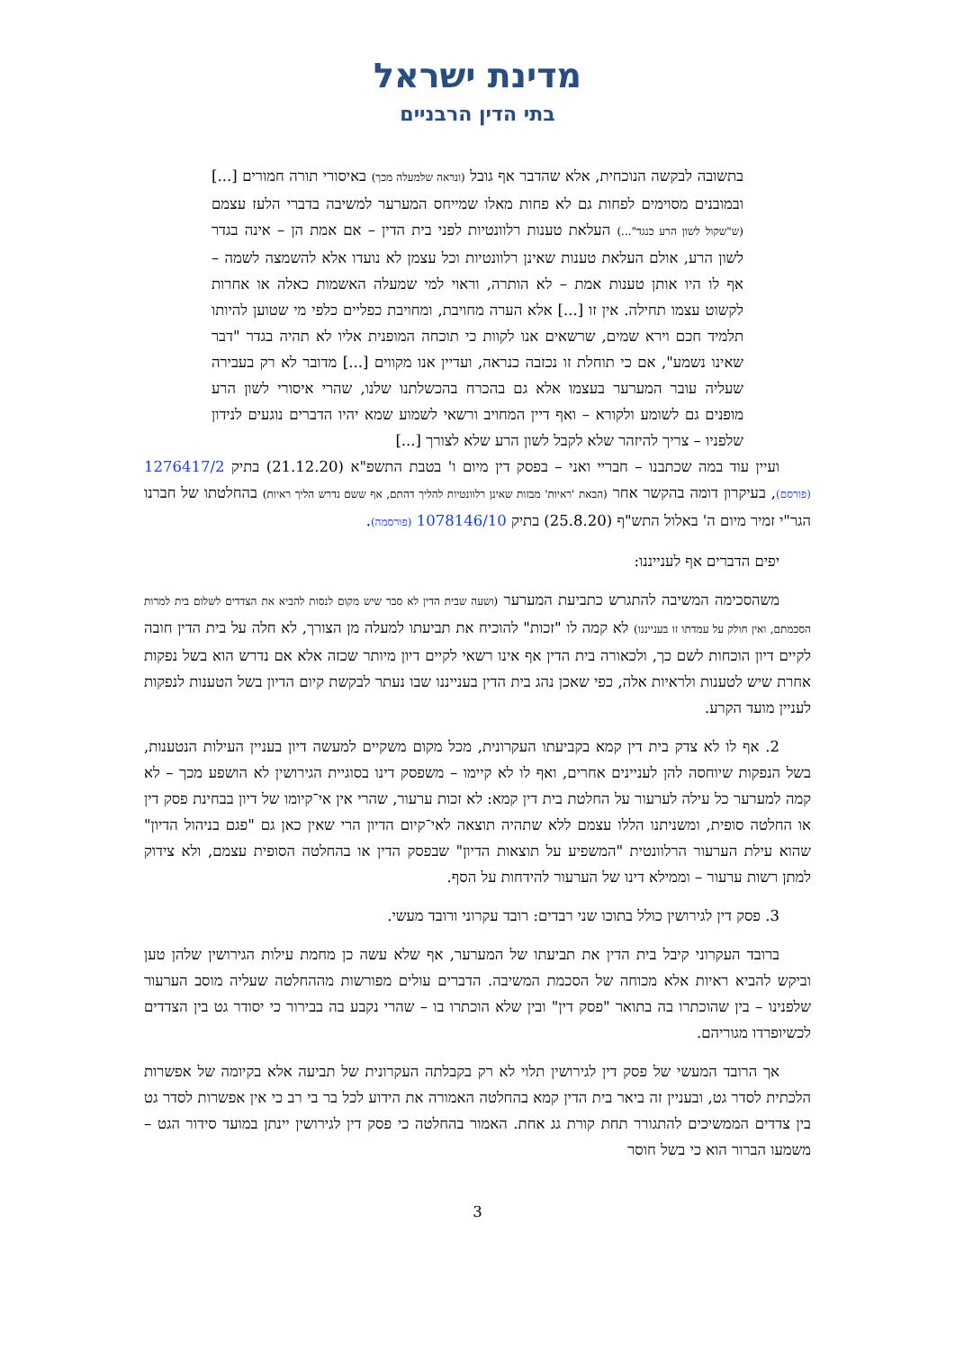מדינת ישראל
בתי הדין הרבניים
בתשובה לבקשה הנוכחית, אלא שהדבר אף גובל (ונראה שלמעלה מכך) באיסורי תורה חמורים [...] ובמובנים מסוימים לפחות גם לא פחות מאלו שמייחס המערער למשיבה בדברי הלעז עצמם (ש"שקול לשון הרע כנגד"...) העלאת טענות רלוונטיות לפני בית הדין – אם אמת הן – אינה בגדר לשון הרע, אולם העלאת טענות שאינן רלוונטיות וכל עצמן לא נועדו אלא להשמצה לשמה – אף לו היו אותן טענות אמת – לא הותרה, וראוי למי שמעלה האשמות כאלה או אחרות לקשוט עצמו תחילה. אין זו [...] אלא הערה מחויבת, ומחויבת כפליים כלפי מי שטוען להיותו תלמיד חכם וירא שמים, שרשאים אנו לקוות כי תוכחה המופנית אליו לא תהיה בגדר "דבר שאינו נשמע", אם כי תוחלת זו נכזבה כנראה, ועדיין אנו מקווים [...] מדובר לא רק בעבירה שעליה עובר המערער בעצמו אלא גם בהכרח בהכשלתנו שלנו, שהרי איסורי לשון הרע מופנים גם לשומע ולקורא – ואף דיין המחויב ורשאי לשמוע שמא יהיו הדברים נוגעים לנידון שלפניו – צריך להיזהר שלא לקבל לשון הרע שלא לצורך [...]
ועיין עוד במה שכתבנו – חבריי ואני – בפסק דין מיום ו' בטבת התשפ"א (21.12.20) בתיק 1276417/2 (פורסם), בעיקרון דומה בהקשר אחר (הבאת 'ראיות' מבזות שאינן רלוונטיות להליך דהתם, אף ששם נדרש הליך ראיות) בהחלטתו של חברנו הגר"י זמיר מיום ה' באלול התש"ף (25.8.20) בתיק 1078146/10 (פורסמה).
יפים הדברים אף לענייננו:
משהסכימה המשיבה להתגרש כתביעת המערער (ושעה שבית הדין לא סבר שיש מקום לנסות להביא את הצדדים לשלום בית למרות הסכמתם, ואין חולק על עמדתו זו בענייננו) לא קמה לו "זכות" להוכיח את תביעתו למעלה מן הצורך, לא חלה על בית הדין חובה לקיים דיון הוכחות לשם כך, ולכאורה בית הדין אף אינו רשאי לקיים דיון מיותר שכזה אלא אם נדרש הוא בשל נפקות אחרת שיש לטענות ולראיות אלה, כפי שאכן נהג בית הדין בענייננו שבו נעתר לבקשת קיום הדיון בשל הטענות לנפקות לעניין מועד הקרע.
2. אף לו לא צדק בית דין קמא בקביעתו העקרונית, מכל מקום משקיים למעשה דיון בעניין העילות הנטענות, בשל הנפקות שיוחסה להן לעניינים אחרים, ואף לו לא קיימו – משפסק דינו בסוגיית הגירושין לא הושפע מכך – לא קמה למערער כל עילה לערעור על החלטת בית דין קמא: לא זכות ערעור, שהרי אין אי־קיומו של דיון בבחינת פסק דין או החלטה סופית, ומשניתנו הללו עצמם ללא שתהיה תוצאה לאי־קיום הדיון הרי שאין כאן גם "פגם בניהול הדיון" שהוא עילת הערעור הרלוונטית "המשפיע על תוצאות הדיון" שבפסק הדין או בהחלטה הסופית עצמם, ולא צידוק למתן רשות ערעור – וממילא דינו של הערעור להידחות על הסף.
3. פסק דין לגירושין כולל בתוכו שני רבדים: רובד עקרוני ורובד מעשי.
ברובד העקרוני קיבל בית הדין את תביעתו של המערער, אף שלא עשה כן מחמת עילות הגירושין שלהן טען וביקש להביא ראיות אלא מכוחה של הסכמת המשיבה. הדברים עולים מפורשות מההחלטה שעליה מוסב הערעור שלפנינו – בין שהוכתרו בה בתואר "פסק דין" ובין שלא הוכתרו בו – שהרי נקבע בה בבירור כי יסודר גט בין הצדדים לכשיופרדו מגוריהם.
אך הרובד המעשי של פסק דין לגירושין תלוי לא רק בקבלתה העקרונית של תביעה אלא בקיומה של אפשרות הלכתית לסדר גט, ובעניין זה ביאר בית הדין קמא בהחלטה האמורה את הידוע לכל בר בי רב כי אין אפשרות לסדר גט בין צדדים הממשיכים להתגורר תחת קורת גג אחת. האמור בהחלטה כי פסק דין לגירושין יינתן במועד סידור הגט – משמעו הברור הוא כי בשל חוסר
3